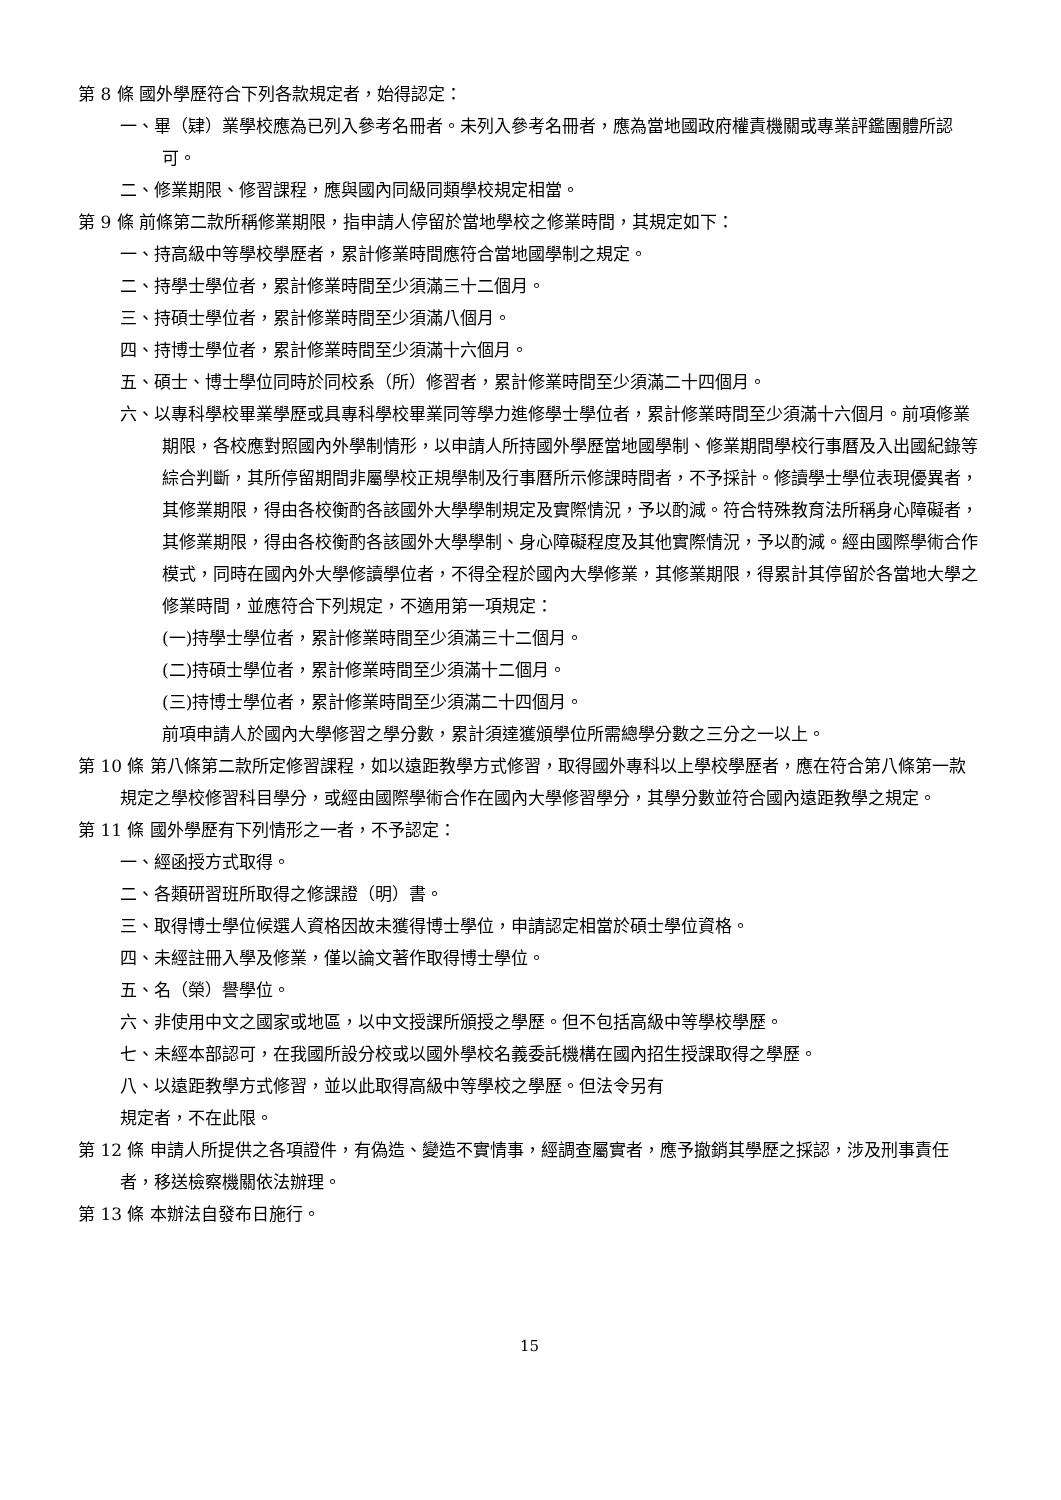第 8 條 國外學歷符合下列各款規定者，始得認定：
一、畢（肄）業學校應為已列入參考名冊者。未列入參考名冊者，應為當地國政府權責機關或專業評鑑團體所認可。
二、修業期限、修習課程，應與國內同級同類學校規定相當。
第 9 條 前條第二款所稱修業期限，指申請人停留於當地學校之修業時間，其規定如下：
一、持高級中等學校學歷者，累計修業時間應符合當地國學制之規定。
二、持學士學位者，累計修業時間至少須滿三十二個月。
三、持碩士學位者，累計修業時間至少須滿八個月。
四、持博士學位者，累計修業時間至少須滿十六個月。
五、碩士、博士學位同時於同校系（所）修習者，累計修業時間至少須滿二十四個月。
六、以專科學校畢業學歷或具專科學校畢業同等學力進修學士學位者，累計修業時間至少須滿十六個月。前項修業期限，各校應對照國內外學制情形，以申請人所持國外學歷當地國學制、修業期間學校行事曆及入出國紀錄等綜合判斷，其所停留期間非屬學校正規學制及行事曆所示修課時間者，不予採計。修讀學士學位表現優異者，其修業期限，得由各校衡酌各該國外大學學制規定及實際情況，予以酌減。符合特殊教育法所稱身心障礙者，其修業期限，得由各校衡酌各該國外大學學制、身心障礙程度及其他實際情況，予以酌減。經由國際學術合作模式，同時在國內外大學修讀學位者，不得全程於國內大學修業，其修業期限，得累計其停留於各當地大學之修業時間，並應符合下列規定，不適用第一項規定：
(一)持學士學位者，累計修業時間至少須滿三十二個月。
(二)持碩士學位者，累計修業時間至少須滿十二個月。
(三)持博士學位者，累計修業時間至少須滿二十四個月。
前項申請人於國內大學修習之學分數，累計須達獲頒學位所需總學分數之三分之一以上。
第 10 條 第八條第二款所定修習課程，如以遠距教學方式修習，取得國外專科以上學校學歷者，應在符合第八條第一款規定之學校修習科目學分，或經由國際學術合作在國內大學修習學分，其學分數並符合國內遠距教學之規定。
第 11 條 國外學歷有下列情形之一者，不予認定：
一、經函授方式取得。
二、各類研習班所取得之修課證（明）書。
三、取得博士學位候選人資格因故未獲得博士學位，申請認定相當於碩士學位資格。
四、未經註冊入學及修業，僅以論文著作取得博士學位。
五、名（榮）譽學位。
六、非使用中文之國家或地區，以中文授課所頒授之學歷。但不包括高級中等學校學歷。
七、未經本部認可，在我國所設分校或以國外學校名義委託機構在國內招生授課取得之學歷。
八、以遠距教學方式修習，並以此取得高級中等學校之學歷。但法令另有
規定者，不在此限。
第 12 條 申請人所提供之各項證件，有偽造、變造不實情事，經調查屬實者，應予撤銷其學歷之採認，涉及刑事責任者，移送檢察機關依法辦理。
第 13 條 本辦法自發布日施行。
15